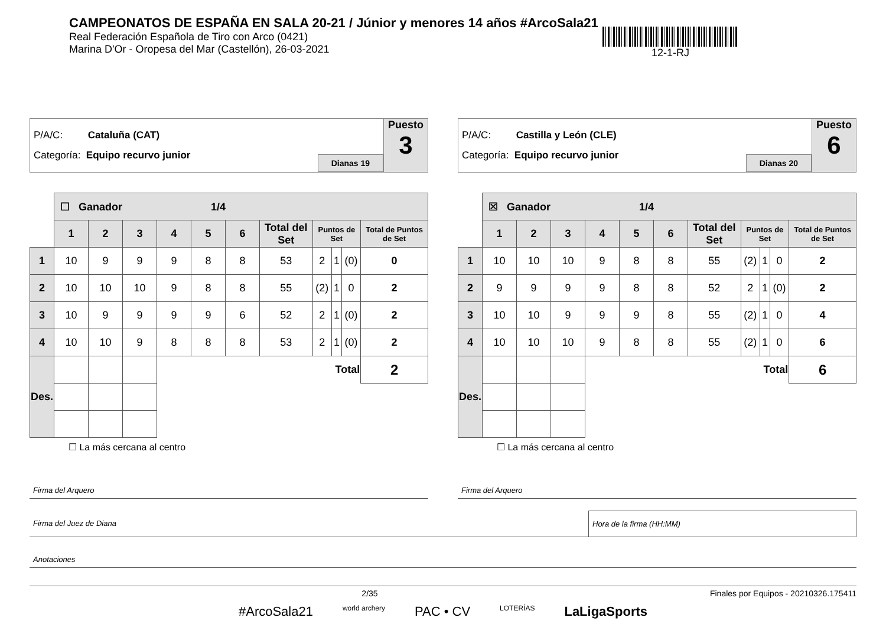CAMPEONATOS DE ESPAÑA EN SALA 20-21 / Júnior y menores 14 años #ArcoSala21
Real Federación Española de Tiro con Arco (0421)
Marina D'Or - Oropesa del Mar (Castellón), 26-03-2021
12-1-RJ
P/A/C: Cataluña (CAT)
Categoría: Equipo recurvo junior
Dianas 19
Puesto
3
| | ☐ Ganador 1/4 | | | | | | | | | | |
| | 1 | 2 | 3 | 4 | 5 | 6 | Total del Set | Puntos de Set | | | Total de Puntos de Set |
| 1 | 10 | 9 | 9 | 9 | 8 | 8 | 53 | 2 | 1 | (0) | 0 |
| 2 | 10 | 10 | 10 | 9 | 8 | 8 | 55 | (2) | 1 | 0 | 2 |
| 3 | 10 | 9 | 9 | 9 | 9 | 6 | 52 | 2 | 1 | (0) | 2 |
| 4 | 10 | 10 | 9 | 8 | 8 | 8 | 53 | 2 | 1 | (0) | 2 |
| Des. | | | | Total | | | | | | | 2 |
☐ La más cercana al centro
P/A/C: Castilla y León (CLE)
Categoría: Equipo recurvo junior
Dianas 20
Puesto
6
| | ☒ Ganador 1/4 | | | | | | | | | | |
| | 1 | 2 | 3 | 4 | 5 | 6 | Total del Set | Puntos de Set | | | Total de Puntos de Set |
| 1 | 10 | 10 | 10 | 9 | 8 | 8 | 55 | (2) | 1 | 0 | 2 |
| 2 | 9 | 9 | 9 | 9 | 8 | 8 | 52 | 2 | 1 | (0) | 2 |
| 3 | 10 | 10 | 9 | 9 | 9 | 8 | 55 | (2) | 1 | 0 | 4 |
| 4 | 10 | 10 | 10 | 9 | 8 | 8 | 55 | (2) | 1 | 0 | 6 |
| Des. | | | | Total | | | | | | | 6 |
☐ La más cercana al centro
Firma del Arquero Firma del Arquero
Firma del Juez de Diana Hora de la firma (HH:MM)
Anotaciones
2/35 Finales por Equipos - 20210326.175411
#ArcoSala21 world archery PAC • CV LOTERÍAS LaLigaSports